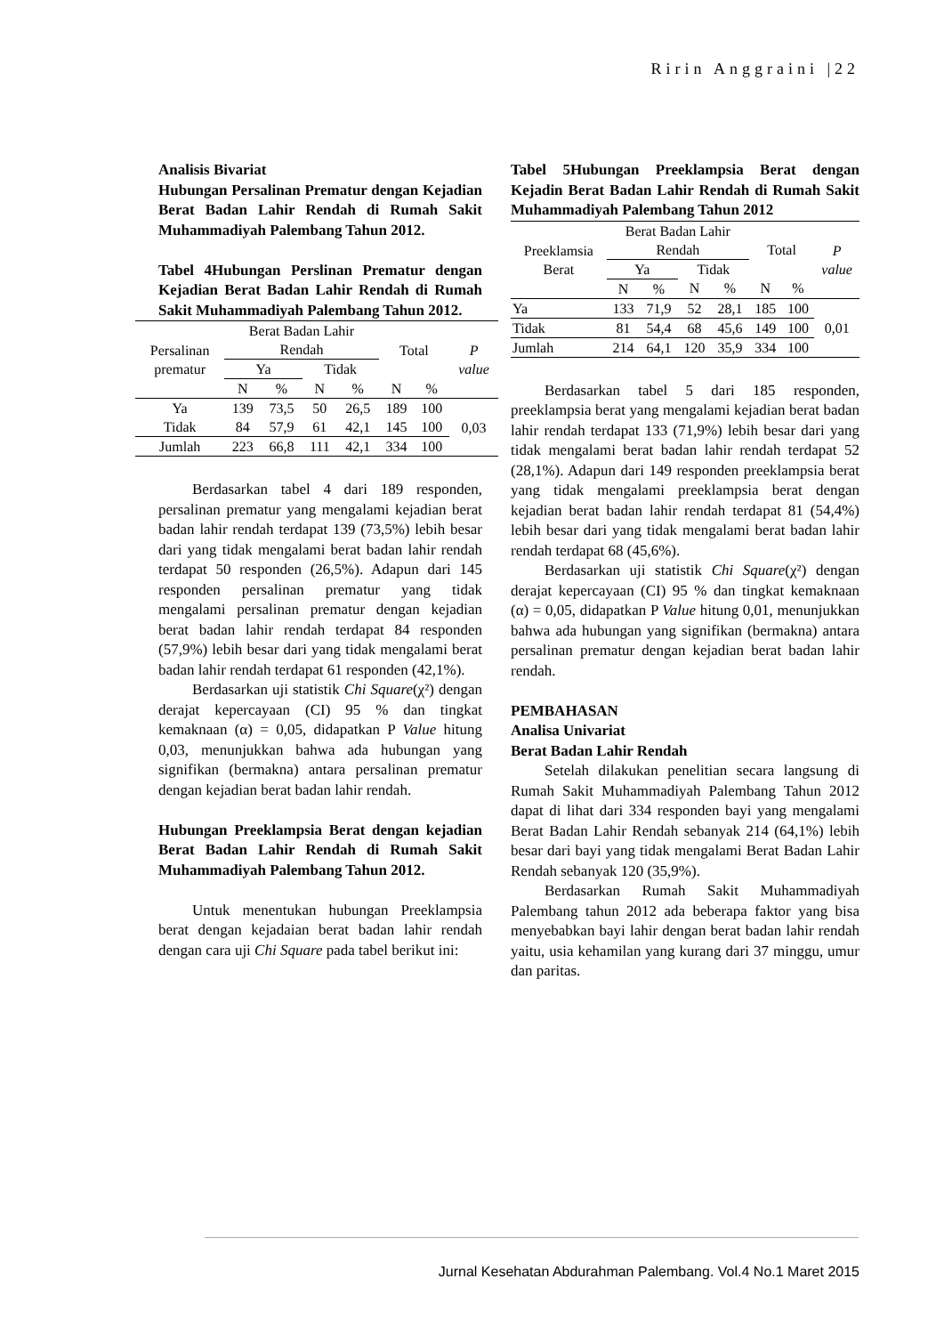Ririn Anggraini |22
Analisis Bivariat
Hubungan Persalinan Prematur dengan Kejadian Berat Badan Lahir Rendah di Rumah Sakit Muhammadiyah Palembang Tahun 2012.
Tabel 4Hubungan Perslinan Prematur dengan Kejadian Berat Badan Lahir Rendah di Rumah Sakit Muhammadiyah Palembang Tahun 2012.
| Persalinan prematur | Berat Badan Lahir Rendah | | | | Total | | P value |
| | Ya | | Tidak | | | | |
| | N | % | N | % | N | % | |
| Ya | 139 | 73,5 | 50 | 26,5 | 189 | 100 | 0,03 |
| Tidak | 84 | 57,9 | 61 | 42,1 | 145 | 100 | |
| Jumlah | 223 | 66,8 | 111 | 42,1 | 334 | 100 | |
Berdasarkan tabel 4 dari 189 responden, persalinan prematur yang mengalami kejadian berat badan lahir rendah terdapat 139 (73,5%) lebih besar dari yang tidak mengalami berat badan lahir rendah terdapat 50 responden (26,5%). Adapun dari 145 responden persalinan prematur yang tidak mengalami persalinan prematur dengan kejadian berat badan lahir rendah terdapat 84 responden (57,9%) lebih besar dari yang tidak mengalami berat badan lahir rendah terdapat 61 responden (42,1%).
Berdasarkan uji statistik Chi Square(χ²) dengan derajat kepercayaan (CI) 95 % dan tingkat kemaknaan (α) = 0,05, didapatkan P Value hitung 0,03, menunjukkan bahwa ada hubungan yang signifikan (bermakna) antara persalinan prematur dengan kejadian berat badan lahir rendah.
Hubungan Preeklampsia Berat dengan kejadian Berat Badan Lahir Rendah di Rumah Sakit Muhammadiyah Palembang Tahun 2012.
Untuk menentukan hubungan Preeklampsia berat dengan kejadaian berat badan lahir rendah dengan cara uji Chi Square pada tabel berikut ini:
Tabel 5Hubungan Preeklampsia Berat dengan Kejadin Berat Badan Lahir Rendah di Rumah Sakit Muhammadiyah Palembang Tahun 2012
| Preeklamsia Berat | Berat Badan Lahir Rendah | | | | Total | | P value |
| | Ya | | Tidak | | | | |
| | N | % | N | % | N | % | |
| Ya | 133 | 71,9 | 52 | 28,1 | 185 | 100 | 0,01 |
| Tidak | 81 | 54,4 | 68 | 45,6 | 149 | 100 | |
| Jumlah | 214 | 64,1 | 120 | 35,9 | 334 | 100 | |
Berdasarkan tabel 5 dari 185 responden, preeklampsia berat yang mengalami kejadian berat badan lahir rendah terdapat 133 (71,9%) lebih besar dari yang tidak mengalami berat badan lahir rendah terdapat 52 (28,1%). Adapun dari 149 responden preeklampsia berat yang tidak mengalami preeklampsia berat dengan kejadian berat badan lahir rendah terdapat 81 (54,4%) lebih besar dari yang tidak mengalami berat badan lahir rendah terdapat 68 (45,6%).
Berdasarkan uji statistik Chi Square(χ²) dengan derajat kepercayaan (CI) 95 % dan tingkat kemaknaan (α) = 0,05, didapatkan P Value hitung 0,01, menunjukkan bahwa ada hubungan yang signifikan (bermakna) antara persalinan prematur dengan kejadian berat badan lahir rendah.
PEMBAHASAN
Analisa Univariat
Berat Badan Lahir Rendah
Setelah dilakukan penelitian secara langsung di Rumah Sakit Muhammadiyah Palembang Tahun 2012 dapat di lihat dari 334 responden bayi yang mengalami Berat Badan Lahir Rendah sebanyak 214 (64,1%) lebih besar dari bayi yang tidak mengalami Berat Badan Lahir Rendah sebanyak 120 (35,9%).
Berdasarkan Rumah Sakit Muhammadiyah Palembang tahun 2012 ada beberapa faktor yang bisa menyebabkan bayi lahir dengan berat badan lahir rendah yaitu, usia kehamilan yang kurang dari 37 minggu, umur dan paritas.
Jurnal Kesehatan Abdurahman Palembang. Vol.4 No.1 Maret 2015